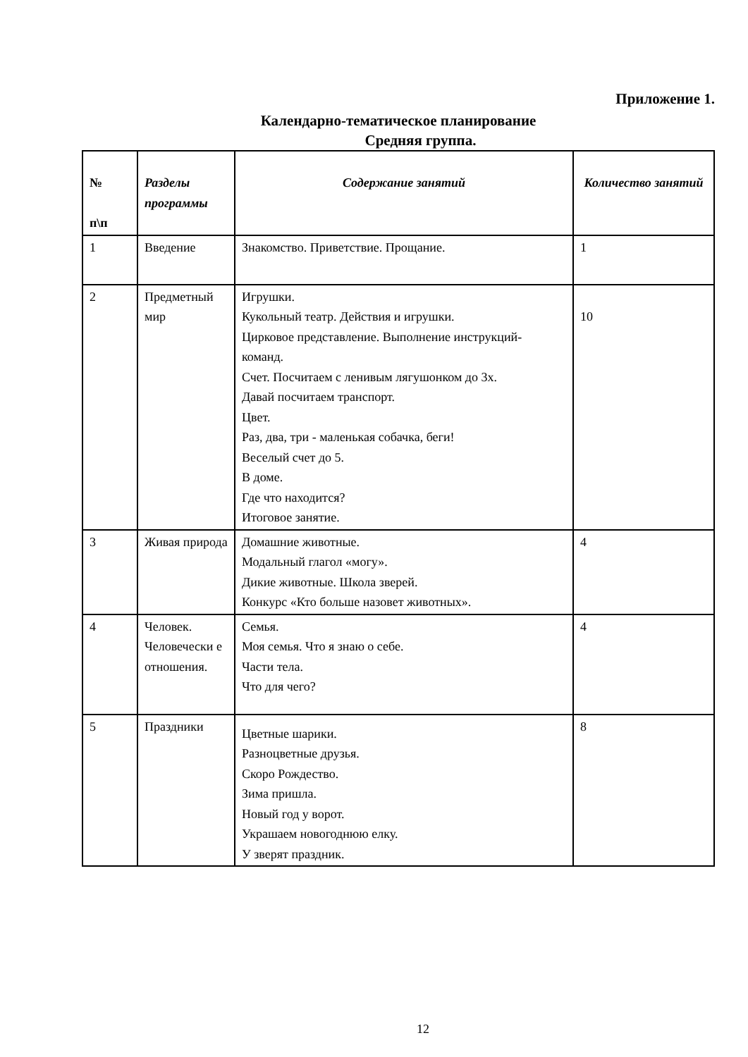Приложение 1.
Календарно-тематическое планирование
Средняя группа.
| № п\п | Разделы программы | Содержание занятий | Количество занятий |
| --- | --- | --- | --- |
| 1 | Введение | Знакомство. Приветствие. Прощание. | 1 |
| 2 | Предметный мир | Игрушки. Кукольный театр. Действия и игрушки. Цирковое представление. Выполнение инструкций- команд. Счет. Посчитаем с ленивым лягушонком до 3х. Давай посчитаем транспорт. Цвет. Раз, два, три - маленькая собачка, беги! Веселый счет до 5. В доме. Где что находится? Итоговое занятие. | 10 |
| 3 | Живая природа | Домашние животные. Модальный глагол «могу». Дикие животные. Школа зверей. Конкурс «Кто больше назовет животных». | 4 |
| 4 | Человек. Человечески е отношения. | Семья. Моя семья. Что я знаю о себе. Части тела. Что для чего? | 4 |
| 5 | Праздники | Цветные шарики. Разноцветные друзья. Скоро Рождество. Зима пришла. Новый год у ворот. Украшаем новогоднюю елку. У зверят праздник. | 8 |
12